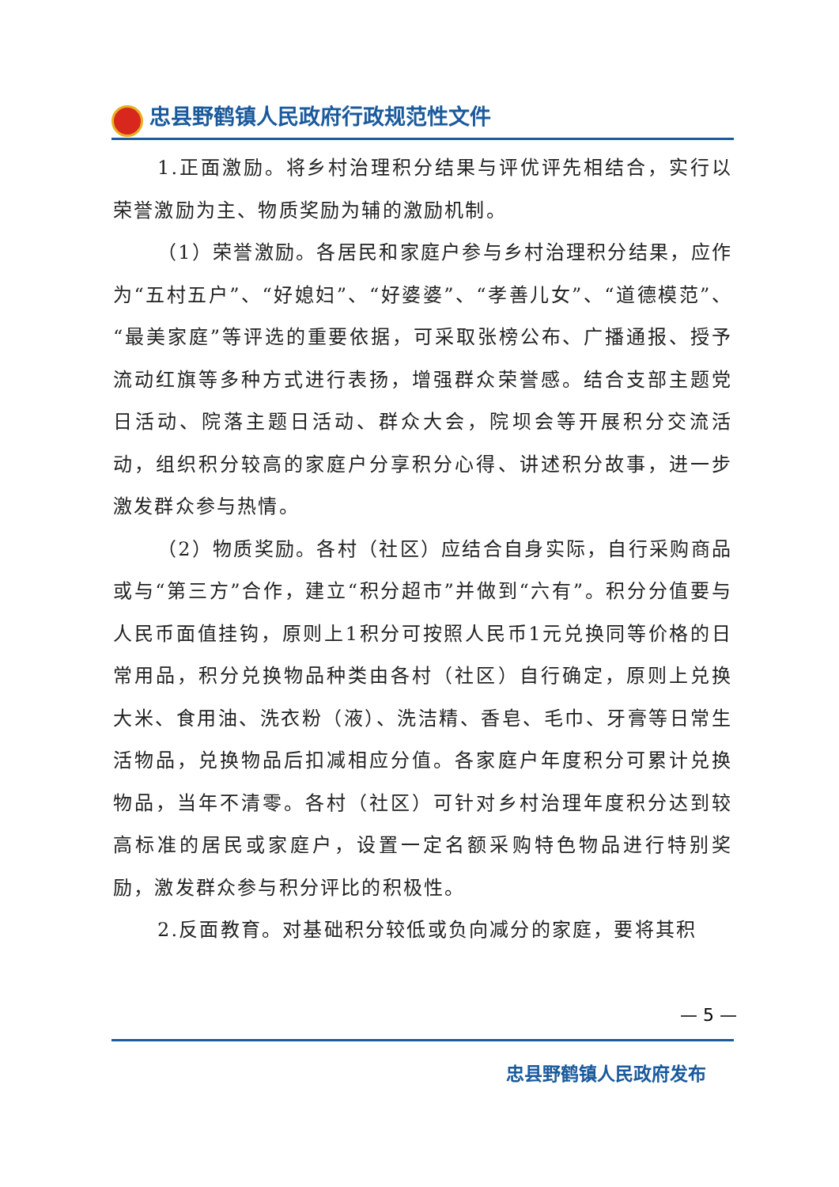忠县野鹤镇人民政府行政规范性文件
1.正面激励。将乡村治理积分结果与评优评先相结合，实行以荣誉激励为主、物质奖励为辅的激励机制。
（1）荣誉激励。各居民和家庭户参与乡村治理积分结果，应作为“五村五户”、“好媳妇”、“好婆婆”、“孝善儿女”、“道德模范”、“最美家庭”等评选的重要依据，可采取张榜公布、广播通报、授予流动红旗等多种方式进行表扬，增强群众荣誉感。结合支部主题党日活动、院落主题日活动、群众大会，院坝会等开展积分交流活动，组织积分较高的家庭户分享积分心得、讲述积分故事，进一步激发群众参与热情。
（2）物质奖励。各村（社区）应结合自身实际，自行采购商品或与“第三方”合作，建立“积分超市”并做到“六有”。积分分值要与人民币面值挂钩，原则上1积分可按照人民币1元兑换同等价格的日常用品，积分兑换物品种类由各村（社区）自行确定，原则上兑换大米、食用油、洗衣粉（液）、洗洁精、香皂、毛巾、牙膏等日常生活物品，兑换物品后扣减相应分值。各家庭户年度积分可累计兑换物品，当年不清零。各村（社区）可针对乡村治理年度积分达到较高标准的居民或家庭户，设置一定名额采购特色物品进行特别奖励，激发群众参与积分评比的积极性。
2.反面教育。对基础积分较低或负向减分的家庭，要将其积
— 5 —
忠县野鹤镇人民政府发布